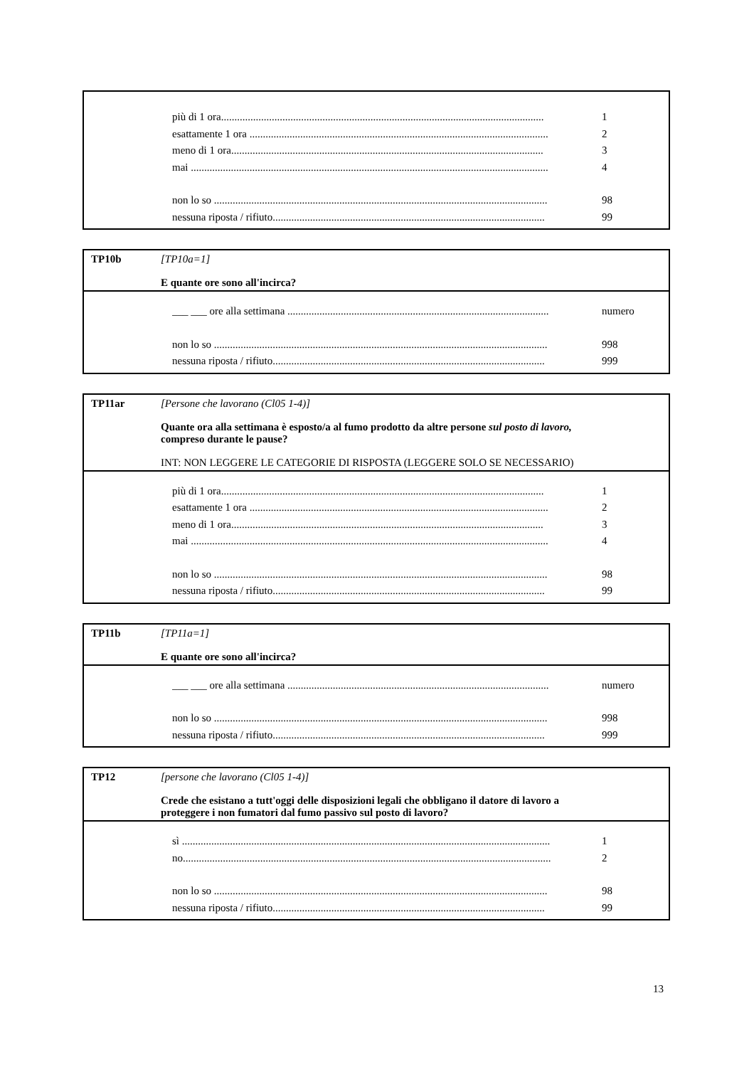più di 1 ora......................................................................................................................... 1
esattamente 1 ora ................................................................................................................ 2
meno di 1 ora..................................................................................................................... 3
mai ...................................................................................................................................... 4
non lo so ............................................................................................................................. 98
nessuna riposta / rifiuto...................................................................................................... 99
TP10b
[TP10a=1]
E quante ore sono all'incirca?
___ ___ ore alla settimana .................................................................................................. numero
non lo so ............................................................................................................................. 998
nessuna riposta / rifiuto...................................................................................................... 999
TP11ar
[Persone che lavorano (Cl05 1-4)]
Quante ora alla settimana è esposto/a al fumo prodotto da altre persone sul posto di lavoro, compreso durante le pause?
INT: NON LEGGERE LE CATEGORIE DI RISPOSTA (LEGGERE SOLO SE NECESSARIO)
più di 1 ora......................................................................................................................... 1
esattamente 1 ora ................................................................................................................ 2
meno di 1 ora..................................................................................................................... 3
mai ...................................................................................................................................... 4
non lo so ............................................................................................................................. 98
nessuna riposta / rifiuto...................................................................................................... 99
TP11b
[TP11a=1]
E quante ore sono all'incirca?
___ ___ ore alla settimana .................................................................................................. numero
non lo so ............................................................................................................................. 998
nessuna riposta / rifiuto...................................................................................................... 999
TP12
[persone che lavorano (Cl05 1-4)]
Crede che esistano a tutt'oggi delle disposizioni legali che obbligano il datore di lavoro a proteggere i non fumatori dal fumo passivo sul posto di lavoro?
sì .......................................................................................................................................... 1
no.......................................................................................................................................... 2
non lo so ............................................................................................................................. 98
nessuna riposta / rifiuto...................................................................................................... 99
13